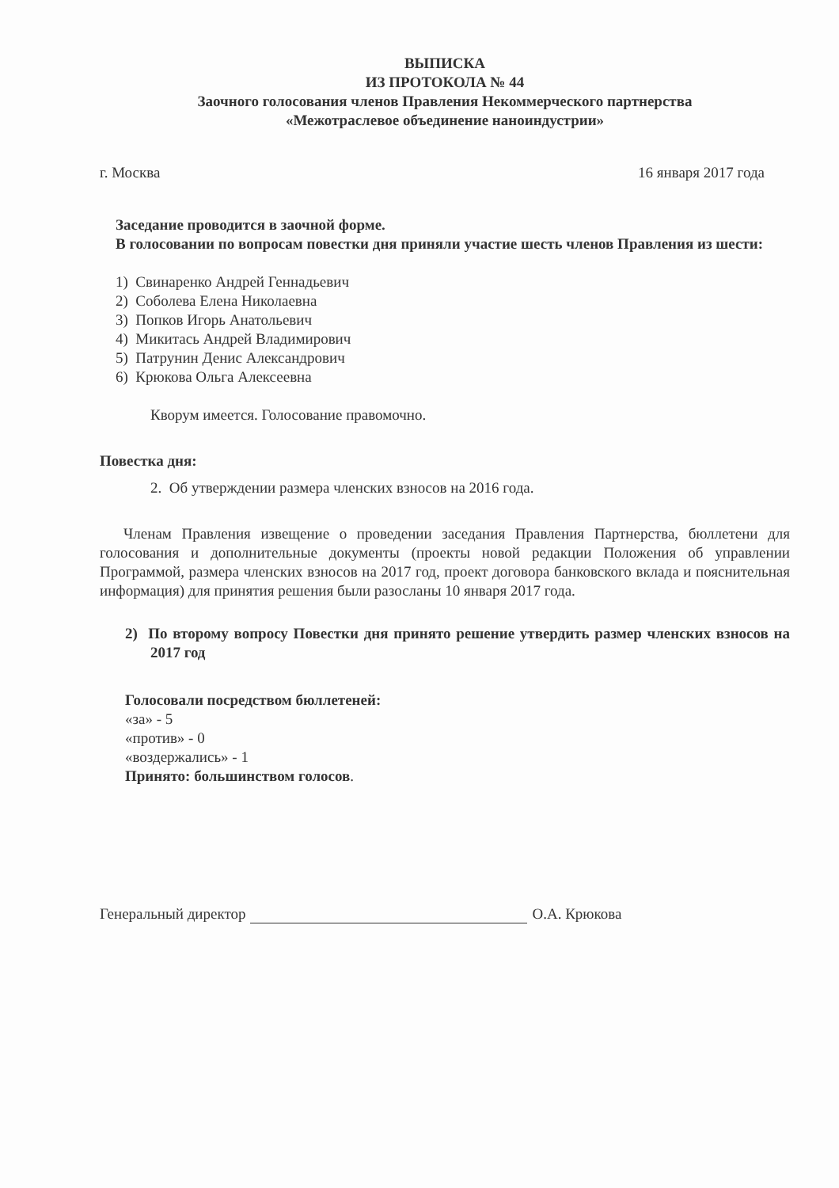ВЫПИСКА
ИЗ ПРОТОКОЛА № 44
Заочного голосования членов Правления Некоммерческого партнерства
«Межотраслевое объединение наноиндустрии»
г. Москва 16 января 2017 года
Заседание проводится в заочной форме.
В голосовании по вопросам повестки дня приняли участие шесть членов Правления из шести:
1) Свинаренко Андрей Геннадьевич
2) Соболева Елена Николаевна
3) Попков Игорь Анатольевич
4) Микитась Андрей Владимирович
5) Патрунин Денис Александрович
6) Крюкова Ольга Алексеевна
Кворум имеется. Голосование правомочно.
Повестка дня:
2. Об утверждении размера членских взносов на 2016 года.
Членам Правления извещение о проведении заседания Правления Партнерства, бюллетени для голосования и дополнительные документы (проекты новой редакции Положения об управлении Программой, размера членских взносов на 2017 год, проект договора банковского вклада и пояснительная информация) для принятия решения были разосланы 10 января 2017 года.
2) По второму вопросу Повестки дня принято решение утвердить размер членских взносов на 2017 год
Голосовали посредством бюллетеней:
«за» - 5
«против» - 0
«воздержались» - 1
Принято: большинством голосов.
Генеральный директор О.А. Крюкова